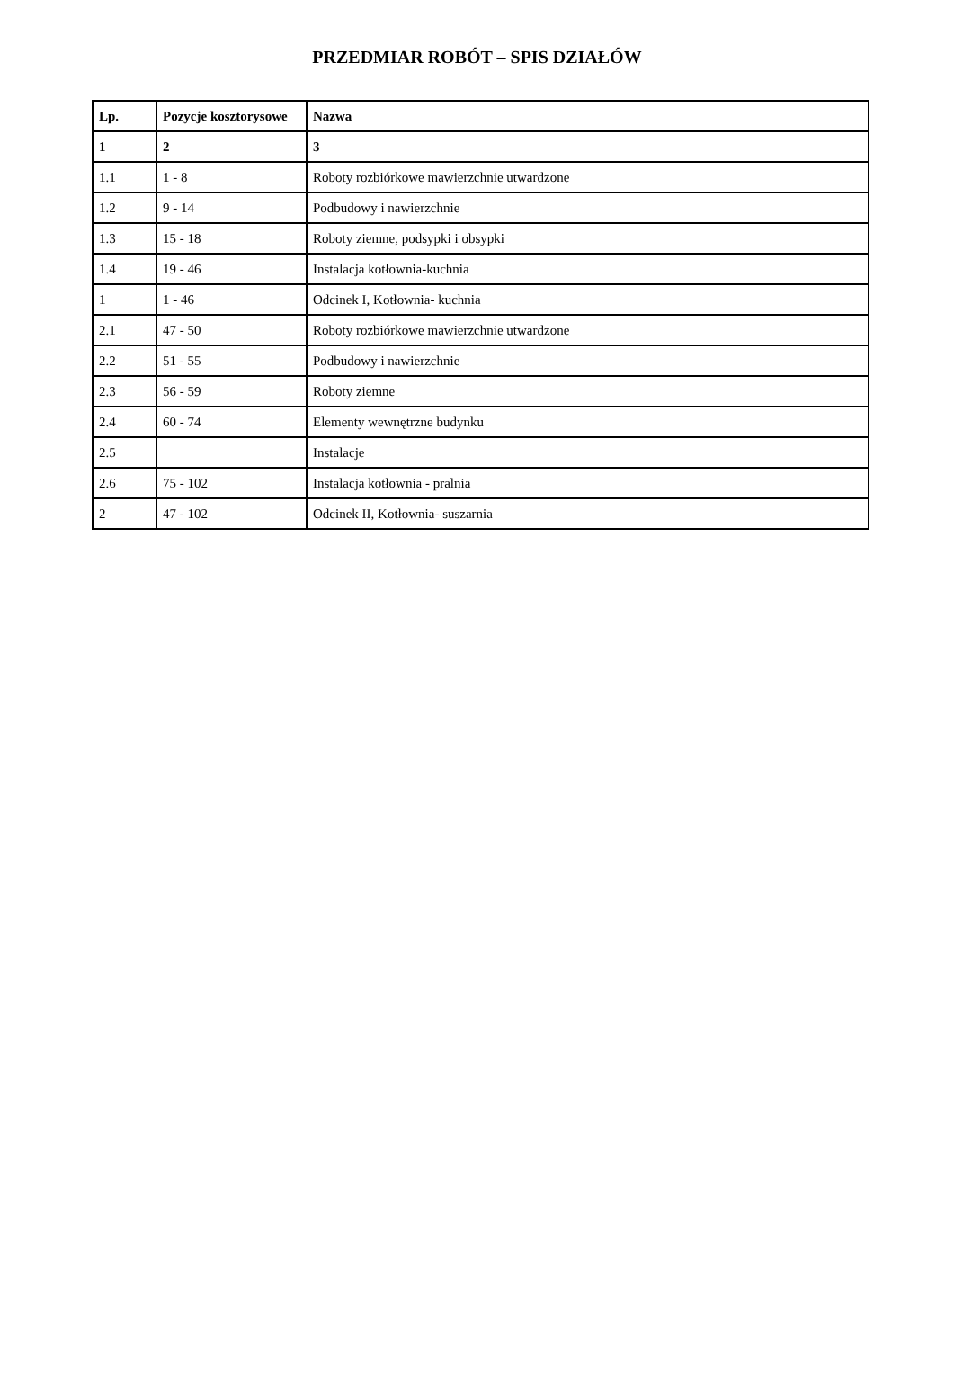PRZEDMIAR ROBÓT – SPIS DZIAŁÓW
| Lp. | Pozycje kosztorysowe | Nazwa |
| --- | --- | --- |
| 1 | 2 | 3 |
| 1.1 | 1 - 8 | Roboty rozbiórkowe mawierzchnie utwardzone |
| 1.2 | 9 - 14 | Podbudowy i nawierzchnie |
| 1.3 | 15 - 18 | Roboty ziemne, podsypki i obsypki |
| 1.4 | 19 - 46 | Instalacja kotłownia-kuchnia |
| 1 | 1 - 46 | Odcinek I, Kotłownia- kuchnia |
| 2.1 | 47 - 50 | Roboty rozbiórkowe mawierzchnie utwardzone |
| 2.2 | 51 - 55 | Podbudowy i nawierzchnie |
| 2.3 | 56 - 59 | Roboty ziemne |
| 2.4 | 60 - 74 | Elementy wewnętrzne budynku |
| 2.5 | | Instalacje |
| 2.6 | 75 - 102 | Instalacja kotłownia - pralnia |
| 2 | 47 - 102 | Odcinek II, Kotłownia- suszarnia |